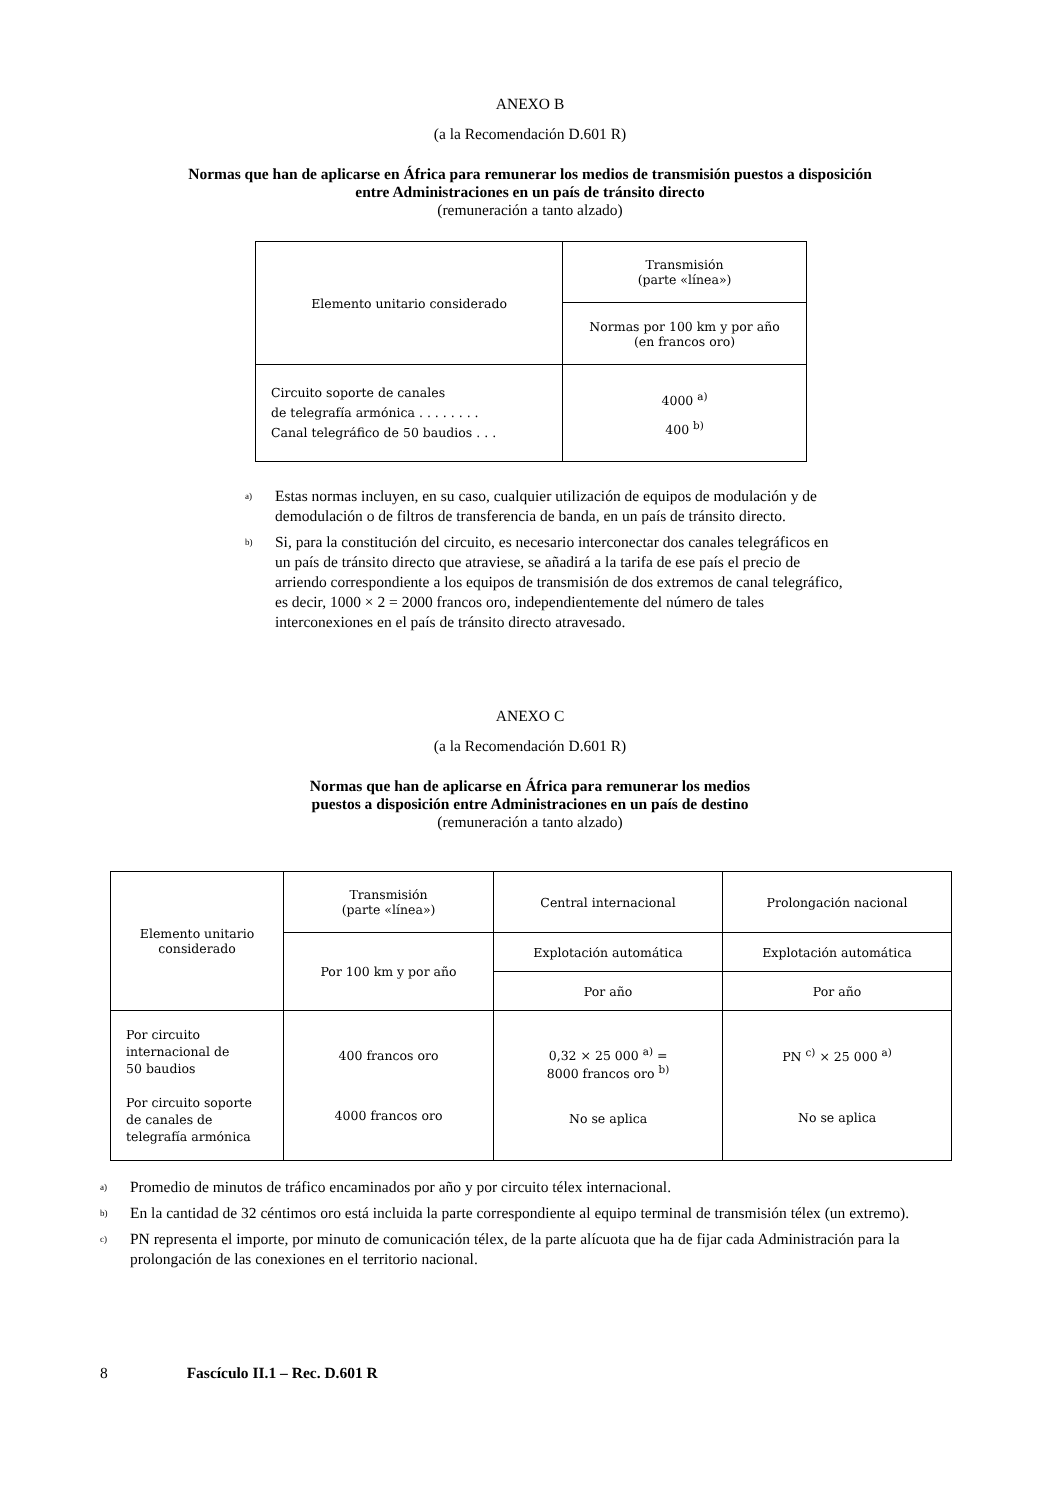ANEXO B
(a la Recomendación D.601 R)
Normas que han de aplicarse en África para remunerar los medios de transmisión puestos a disposición
entre Administraciones en un país de tránsito directo
(remuneración a tanto alzado)
| Elemento unitario considerado | Transmisión (parte «línea») |
| --- | --- |
| | Normas por 100 km y por año (en francos oro) |
| Circuito soporte de canales de telegrafía armónica . . . . . . . . Canal telegráfico de 50 baudios . . . | 4000 <sup>a)</sup> 400 <sup>b)</sup> |
<sup>a)</sup> Estas normas incluyen, en su caso, cualquier utilización de equipos de modulación y de demodulación o de filtros de transferencia de banda, en un país de tránsito directo.
<sup>b)</sup> Si, para la constitución del circuito, es necesario interconectar dos canales telegráficos en un país de tránsito directo que atraviese, se añadirá a la tarifa de ese país el precio de arriendo correspondiente a los equipos de transmisión de dos extremos de canal telegráfico, es decir, 1000 × 2 = 2000 francos oro, independientemente del número de tales interconexiones en el país de tránsito directo atravesado.
ANEXO C
(a la Recomendación D.601 R)
Normas que han de aplicarse en África para remunerar los medios
puestos a disposición entre Administraciones en un país de destino
(remuneración a tanto alzado)
| Elemento unitario considerado | Transmisión (parte «línea») | Central internacional | Prolongación nacional |
| --- | --- | --- | --- |
| | Por 100 km y por año | Explotación automática | Explotación automática |
| | | Por año | Por año |
| Por circuito internacional de 50 baudios Por circuito soporte de canales de telegrafía armónica | 400 francos oro 4000 francos oro | 0,32 × 25 000 <sup>a)</sup> = 8000 francos oro <sup>b)</sup> No se aplica | PN <sup>c)</sup> × 25 000 <sup>a)</sup> No se aplica |
<sup>a)</sup> Promedio de minutos de tráfico encaminados por año y por circuito télex internacional.
<sup>b)</sup> En la cantidad de 32 céntimos oro está incluida la parte correspondiente al equipo terminal de transmisión télex (un extremo).
<sup>c)</sup> PN representa el importe, por minuto de comunicación télex, de la parte alícuota que ha de fijar cada Administración para la prolongación de las conexiones en el territorio nacional.
8 Fascículo II.1 – Rec. D.601 R